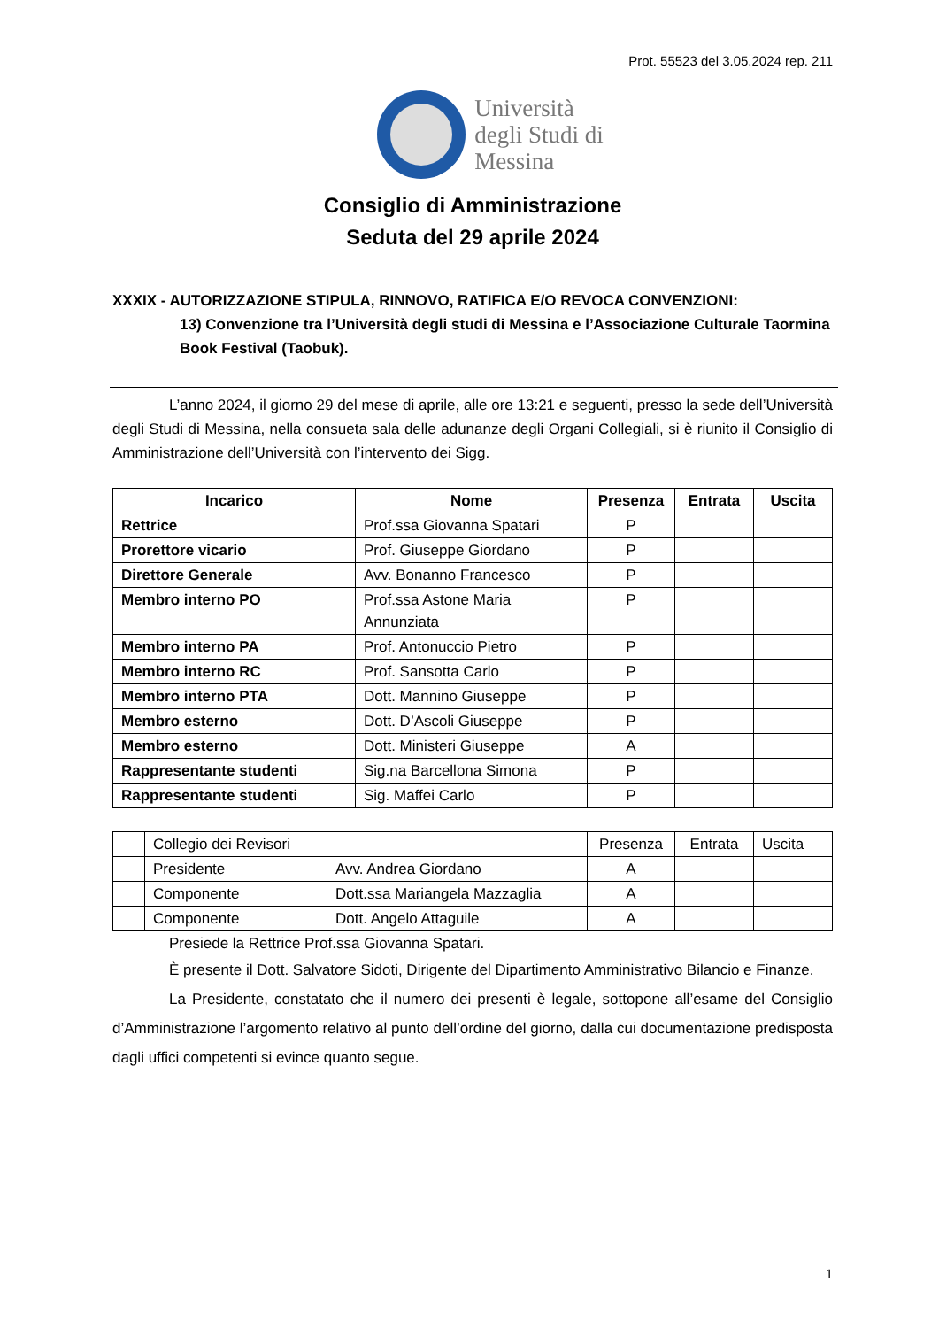Prot. 55523 del 3.05.2024 rep. 211
Università
degli Studi di
Messina
Consiglio di Amministrazione
Seduta del 29 aprile 2024
XXXIX - AUTORIZZAZIONE STIPULA, RINNOVO, RATIFICA E/O REVOCA CONVENZIONI:
13) Convenzione tra l’Università degli studi di Messina e l’Associazione Culturale Taormina Book Festival (Taobuk).
L’anno 2024, il giorno 29 del mese di aprile, alle ore 13:21 e seguenti, presso la sede dell’Università degli Studi di Messina, nella consueta sala delle adunanze degli Organi Collegiali, si è riunito il Consiglio di Amministrazione dell’Università con l’intervento dei Sigg.
| Incarico | Nome | Presenza | Entrata | Uscita |
| --- | --- | --- | --- | --- |
| Rettrice | Prof.ssa Giovanna Spatari | P | | |
| Prorettore vicario | Prof. Giuseppe Giordano | P | | |
| Direttore Generale | Avv. Bonanno Francesco | P | | |
| Membro interno PO | Prof.ssa Astone Maria Annunziata | P | | |
| Membro interno PA | Prof. Antonuccio Pietro | P | | |
| Membro interno RC | Prof. Sansotta Carlo | P | | |
| Membro interno PTA | Dott. Mannino Giuseppe | P | | |
| Membro esterno | Dott. D’Ascoli Giuseppe | P | | |
| Membro esterno | Dott. Ministeri Giuseppe | A | | |
| Rappresentante studenti | Sig.na Barcellona Simona | P | | |
| Rappresentante studenti | Sig. Maffei Carlo | P | | |
| | Collegio dei Revisori | | Presenza | Entrata | Uscita |
| | Presidente | Avv. Andrea Giordano | A | | |
| | Componente | Dott.ssa Mariangela Mazzaglia | A | | |
| | Componente | Dott. Angelo Attaguile | A | | |
Presiede la Rettrice Prof.ssa Giovanna Spatari.
È presente il Dott. Salvatore Sidoti, Dirigente del Dipartimento Amministrativo Bilancio e Finanze.
La Presidente, constatato che il numero dei presenti è legale, sottopone all’esame del Consiglio d’Amministrazione l’argomento relativo al punto dell’ordine del giorno, dalla cui documentazione predisposta dagli uffici competenti si evince quanto segue.
1